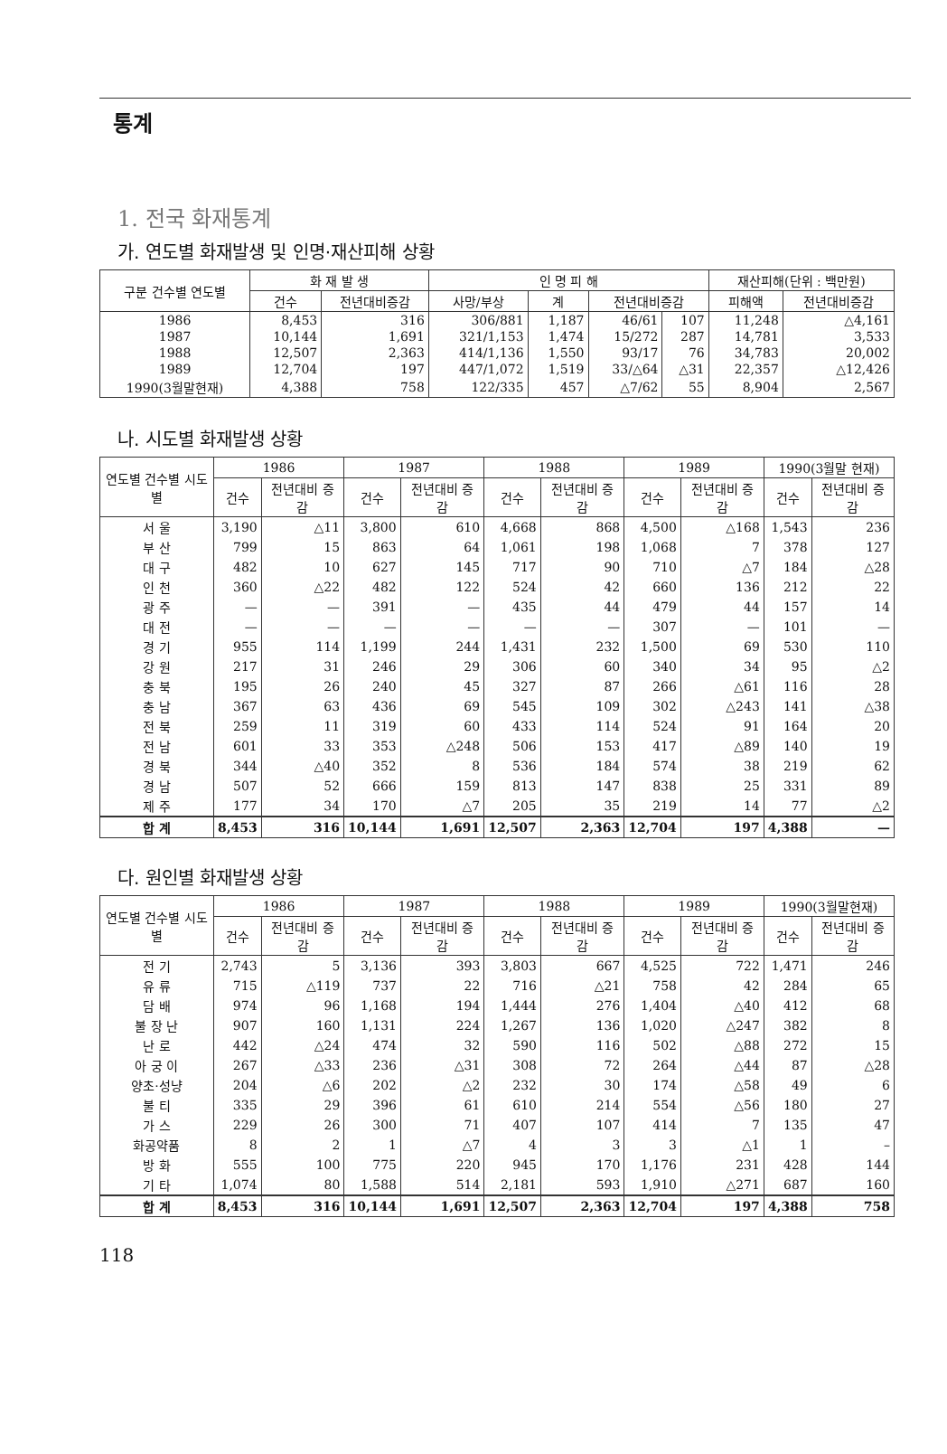통계
1. 전국 화재통계
가. 연도별 화재발생 및 인명·재산피해 상황
| 구분 건수별 연도별 | 화 재 발 생 | | 인 명 피 해 | | | | 재산피해(단위 : 백만원) | |
| --- | --- | --- | --- | --- | --- | --- | --- | --- |
| | 건수 | 전년대비증감 | 사망/부상 | 계 | 전년대비증감 | | 피해액 | 전년대비증감 |
| 1986 | 8,453 | 316 | 306/881 | 1,187 | 46/61 | 107 | 11,248 | △4,161 |
| 1987 | 10,144 | 1,691 | 321/1,153 | 1,474 | 15/272 | 287 | 14,781 | 3,533 |
| 1988 | 12,507 | 2,363 | 414/1,136 | 1,550 | 93/17 | 76 | 34,783 | 20,002 |
| 1989 | 12,704 | 197 | 447/1,072 | 1,519 | 33/△64 | △31 | 22,357 | △12,426 |
| 1990(3월말현재) | 4,388 | 758 | 122/335 | 457 | △7/62 | 55 | 8,904 | 2,567 |
나. 시도별 화재발생 상황
| 연도별 건수별 시도별 | 1986 | | 1987 | | 1988 | | 1989 | | 1990(3월말 현재) | |
| --- | --- | --- | --- | --- | --- | --- | --- | --- | --- | --- |
| | 건수 | 전년대비 증 감 | 건수 | 전년대비 증 감 | 건수 | 전년대비 증 감 | 건수 | 전년대비 증 감 | 건수 | 전년대비 증 감 |
| 서 울 | 3,190 | △11 | 3,800 | 610 | 4,668 | 868 | 4,500 | △168 | 1,543 | 236 |
| 부 산 | 799 | 15 | 863 | 64 | 1,061 | 198 | 1,068 | 7 | 378 | 127 |
| 대 구 | 482 | 10 | 627 | 145 | 717 | 90 | 710 | △7 | 184 | △28 |
| 인 천 | 360 | △22 | 482 | 122 | 524 | 42 | 660 | 136 | 212 | 22 |
| 광 주 | — | — | 391 | — | 435 | 44 | 479 | 44 | 157 | 14 |
| 대 전 | — | — | — | — | — | — | 307 | — | 101 | — |
| 경 기 | 955 | 114 | 1,199 | 244 | 1,431 | 232 | 1,500 | 69 | 530 | 110 |
| 강 원 | 217 | 31 | 246 | 29 | 306 | 60 | 340 | 34 | 95 | △2 |
| 충 북 | 195 | 26 | 240 | 45 | 327 | 87 | 266 | △61 | 116 | 28 |
| 충 남 | 367 | 63 | 436 | 69 | 545 | 109 | 302 | △243 | 141 | △38 |
| 전 북 | 259 | 11 | 319 | 60 | 433 | 114 | 524 | 91 | 164 | 20 |
| 전 남 | 601 | 33 | 353 | △248 | 506 | 153 | 417 | △89 | 140 | 19 |
| 경 북 | 344 | △40 | 352 | 8 | 536 | 184 | 574 | 38 | 219 | 62 |
| 경 남 | 507 | 52 | 666 | 159 | 813 | 147 | 838 | 25 | 331 | 89 |
| 제 주 | 177 | 34 | 170 | △7 | 205 | 35 | 219 | 14 | 77 | △2 |
| 합 계 | 8,453 | 316 | 10,144 | 1,691 | 12,507 | 2,363 | 12,704 | 197 | 4,388 | — |
다. 원인별 화재발생 상황
| 연도별 건수별 시도별 | 1986 | | 1987 | | 1988 | | 1989 | | 1990(3월말현재) | |
| --- | --- | --- | --- | --- | --- | --- | --- | --- | --- | --- |
| | 건수 | 전년대비 증 감 | 건수 | 전년대비 증 감 | 건수 | 전년대비 증 감 | 건수 | 전년대비 증 감 | 건수 | 전년대비 증 감 |
| 전 기 | 2,743 | 5 | 3,136 | 393 | 3,803 | 667 | 4,525 | 722 | 1,471 | 246 |
| 유 류 | 715 | △119 | 737 | 22 | 716 | △21 | 758 | 42 | 284 | 65 |
| 담 배 | 974 | 96 | 1,168 | 194 | 1,444 | 276 | 1,404 | △40 | 412 | 68 |
| 불 장 난 | 907 | 160 | 1,131 | 224 | 1,267 | 136 | 1,020 | △247 | 382 | 8 |
| 난 로 | 442 | △24 | 474 | 32 | 590 | 116 | 502 | △88 | 272 | 15 |
| 아 궁 이 | 267 | △33 | 236 | △31 | 308 | 72 | 264 | △44 | 87 | △28 |
| 양초·성냥 | 204 | △6 | 202 | △2 | 232 | 30 | 174 | △58 | 49 | 6 |
| 불 티 | 335 | 29 | 396 | 61 | 610 | 214 | 554 | △56 | 180 | 27 |
| 가 스 | 229 | 26 | 300 | 71 | 407 | 107 | 414 | 7 | 135 | 47 |
| 화공약품 | 8 | 2 | 1 | △7 | 4 | 3 | 3 | △1 | 1 | – |
| 방 화 | 555 | 100 | 775 | 220 | 945 | 170 | 1,176 | 231 | 428 | 144 |
| 기 타 | 1,074 | 80 | 1,588 | 514 | 2,181 | 593 | 1,910 | △271 | 687 | 160 |
| 합 계 | 8,453 | 316 | 10,144 | 1,691 | 12,507 | 2,363 | 12,704 | 197 | 4,388 | 758 |
118